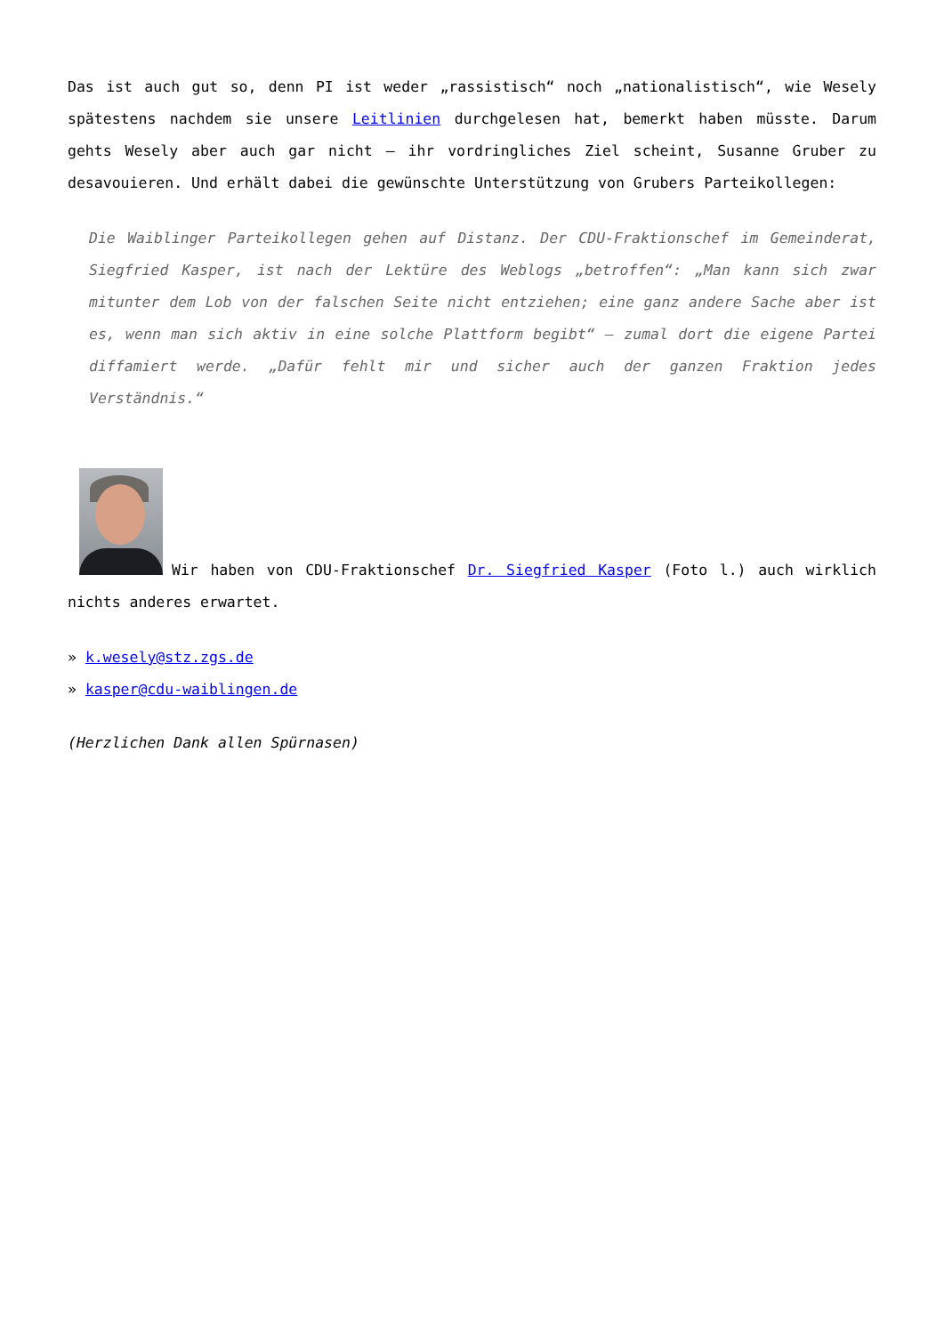Das ist auch gut so, denn PI ist weder „rassistisch“ noch „nationalistisch“, wie Wesely spätestens nachdem sie unsere Leitlinien durchgelesen hat, bemerkt haben müsste. Darum gehts Wesely aber auch gar nicht – ihr vordringliches Ziel scheint, Susanne Gruber zu desavouieren. Und erhält dabei die gewünschte Unterstützung von Grubers Parteikollegen:
Die Waiblinger Parteikollegen gehen auf Distanz. Der CDU-Fraktionschef im Gemeinderat, Siegfried Kasper, ist nach der Lektüre des Weblogs „betroffen“: „Man kann sich zwar mitunter dem Lob von der falschen Seite nicht entziehen; eine ganz andere Sache aber ist es, wenn man sich aktiv in eine solche Plattform begibt“ – zumal dort die eigene Partei diffamiert werde. „Dafür fehlt mir und sicher auch der ganzen Fraktion jedes Verständnis.“
Wir haben von CDU-Fraktionschef Dr. Siegfried Kasper (Foto l.) auch wirklich nichts anderes erwartet.
» k.wesely@stz.zgs.de
» kasper@cdu-waiblingen.de
(Herzlichen Dank allen Spürnasen)